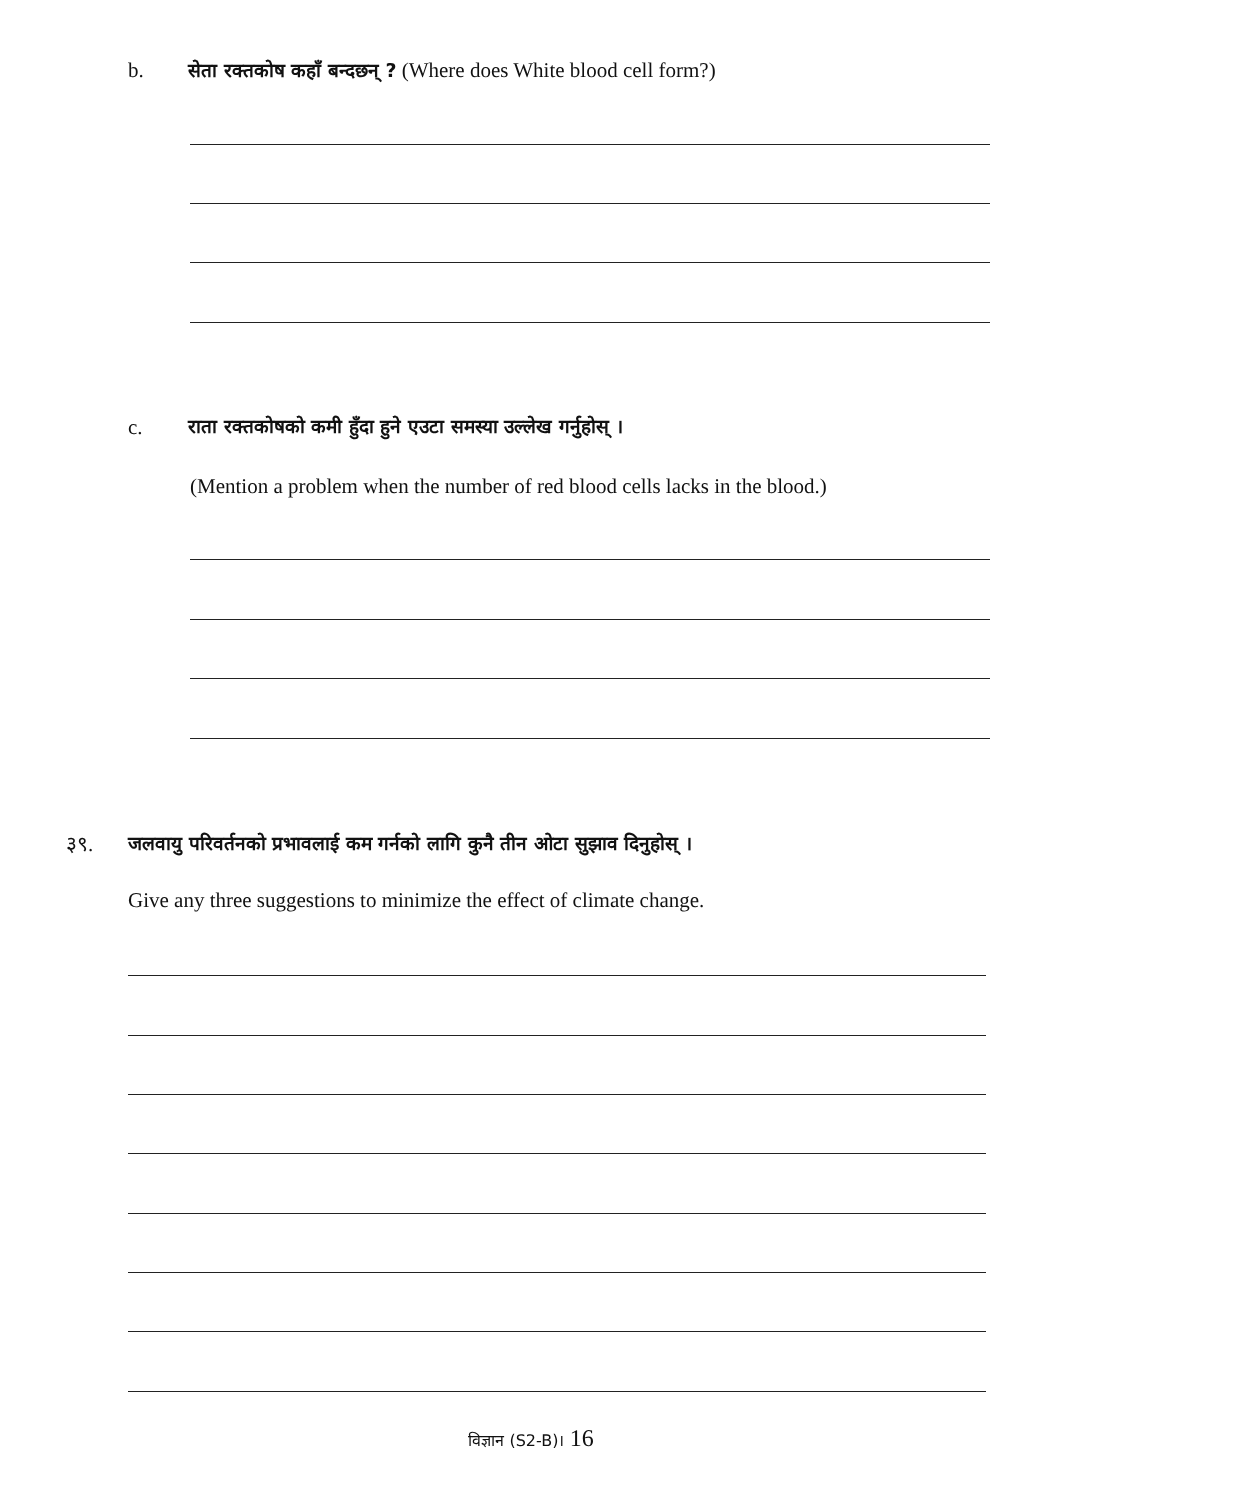b. सेता रक्तकोष कहाँ बन्दछन् ? (Where does White blood cell form?)
c. राता रक्तकोषको कमी हुँदा हुने एउटा समस्या उल्लेख गर्नुहोस् ।
(Mention a problem when the number of red blood cells lacks in the blood.)
३९. जलवायु परिवर्तनको प्रभावलाई कम गर्नको लागि कुनै तीन ओटा सुझाव दिनुहोस् ।
Give any three suggestions to minimize the effect of climate change.
विज्ञान (S2-B)। 16